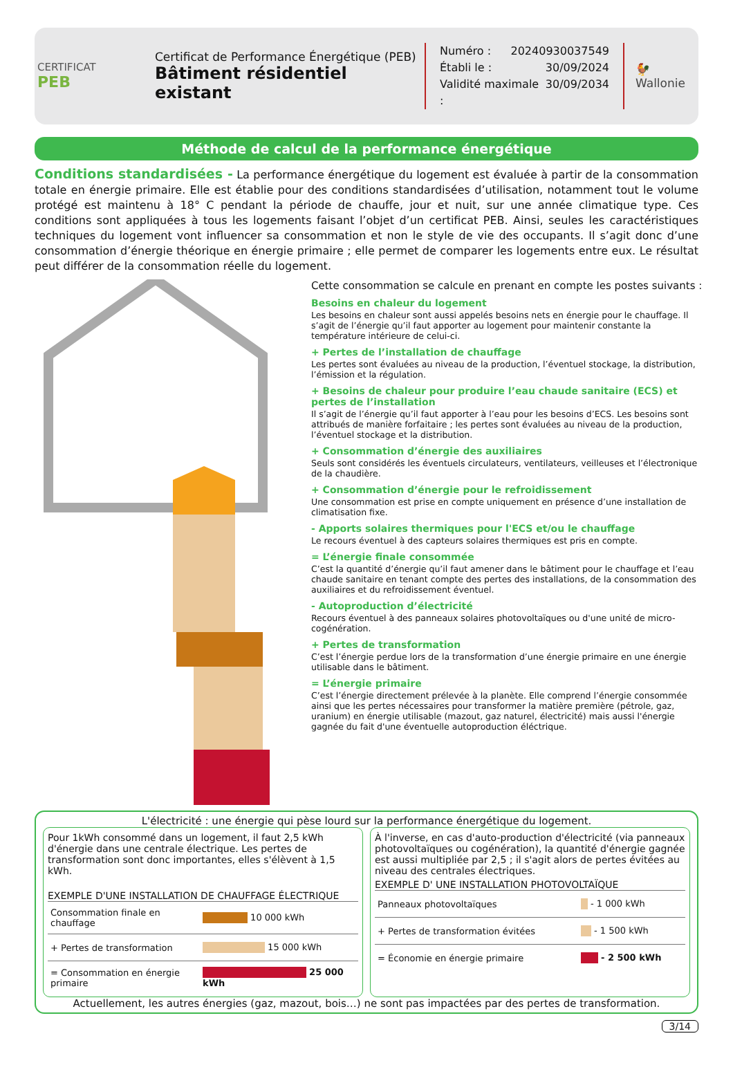CERTIFICAT
PEB
Certificat de Performance Énergétique (PEB)
Bâtiment résidentiel existant
Numéro : 20240930037549
Établi le : 30/09/2024
Validité maximale : 30/09/2034
🐓
Wallonie
Méthode de calcul de la performance énergétique
Conditions standardisées - La performance énergétique du logement est évaluée à partir de la consommation totale en énergie primaire. Elle est établie pour des conditions standardisées d’utilisation, notamment tout le volume protégé est maintenu à 18° C pendant la période de chauffe, jour et nuit, sur une année climatique type. Ces conditions sont appliquées à tous les logements faisant l’objet d’un certificat PEB. Ainsi, seules les caractéristiques techniques du logement vont influencer sa consommation et non le style de vie des occupants. Il s’agit donc d’une consommation d’énergie théorique en énergie primaire ; elle permet de comparer les logements entre eux. Le résultat peut différer de la consommation réelle du logement.
Cette consommation se calcule en prenant en compte les postes suivants :
Besoins en chaleur du logement
Les besoins en chaleur sont aussi appelés besoins nets en énergie pour le chauffage. Il s’agit de l’énergie qu’il faut apporter au logement pour maintenir constante la température intérieure de celui-ci.
+ Pertes de l’installation de chauffage
Les pertes sont évaluées au niveau de la production, l’éventuel stockage, la distribution, l’émission et la régulation.
+ Besoins de chaleur pour produire l’eau chaude sanitaire (ECS) et pertes de l’installation
Il s’agit de l’énergie qu’il faut apporter à l’eau pour les besoins d’ECS. Les besoins sont attribués de manière forfaitaire ; les pertes sont évaluées au niveau de la production, l’éventuel stockage et la distribution.
+ Consommation d’énergie des auxiliaires
Seuls sont considérés les éventuels circulateurs, ventilateurs, veilleuses et l’électronique de la chaudière.
+ Consommation d’énergie pour le refroidissement
Une consommation est prise en compte uniquement en présence d’une installation de climatisation fixe.
- Apports solaires thermiques pour l'ECS et/ou le chauffage
Le recours éventuel à des capteurs solaires thermiques est pris en compte.
= L’énergie finale consommée
C’est la quantité d’énergie qu’il faut amener dans le bâtiment pour le chauffage et l’eau chaude sanitaire en tenant compte des pertes des installations, de la consommation des auxiliaires et du refroidissement éventuel.
- Autoproduction d’électricité
Recours éventuel à des panneaux solaires photovoltaïques ou d'une unité de micro-cogénération.
+ Pertes de transformation
C’est l’énergie perdue lors de la transformation d’une énergie primaire en une énergie utilisable dans le bâtiment.
= L’énergie primaire
C’est l’énergie directement prélevée à la planète. Elle comprend l’énergie consommée ainsi que les pertes nécessaires pour transformer la matière première (pétrole, gaz, uranium) en énergie utilisable (mazout, gaz naturel, électricité) mais aussi l'énergie gagnée du fait d'une éventuelle autoproduction éléctrique.
L'électricité : une énergie qui pèse lourd sur la performance énergétique du logement.
Pour 1kWh consommé dans un logement, il faut 2,5 kWh d'énergie dans une centrale électrique. Les pertes de transformation sont donc importantes, elles s'élèvent à 1,5 kWh.
EXEMPLE D'UNE INSTALLATION DE CHAUFFAGE ÉLECTRIQUE
| Consommation finale en chauffage | 10 000 kWh |
| + Pertes de transformation | 15 000 kWh |
| = Consommation en énergie primaire | 25 000 kWh |
À l'inverse, en cas d'auto-production d'électricité (via panneaux photovoltaïques ou cogénération), la quantité d'énergie gagnée est aussi multipliée par 2,5 ; il s'agit alors de pertes évitées au niveau des centrales électriques.
EXEMPLE D' UNE INSTALLATION PHOTOVOLTAÏQUE
| Panneaux photovoltaïques | - 1 000 kWh |
| + Pertes de transformation évitées | - 1 500 kWh |
| = Économie en énergie primaire | - 2 500 kWh |
Actuellement, les autres énergies (gaz, mazout, bois…) ne sont pas impactées par des pertes de transformation.
3/14